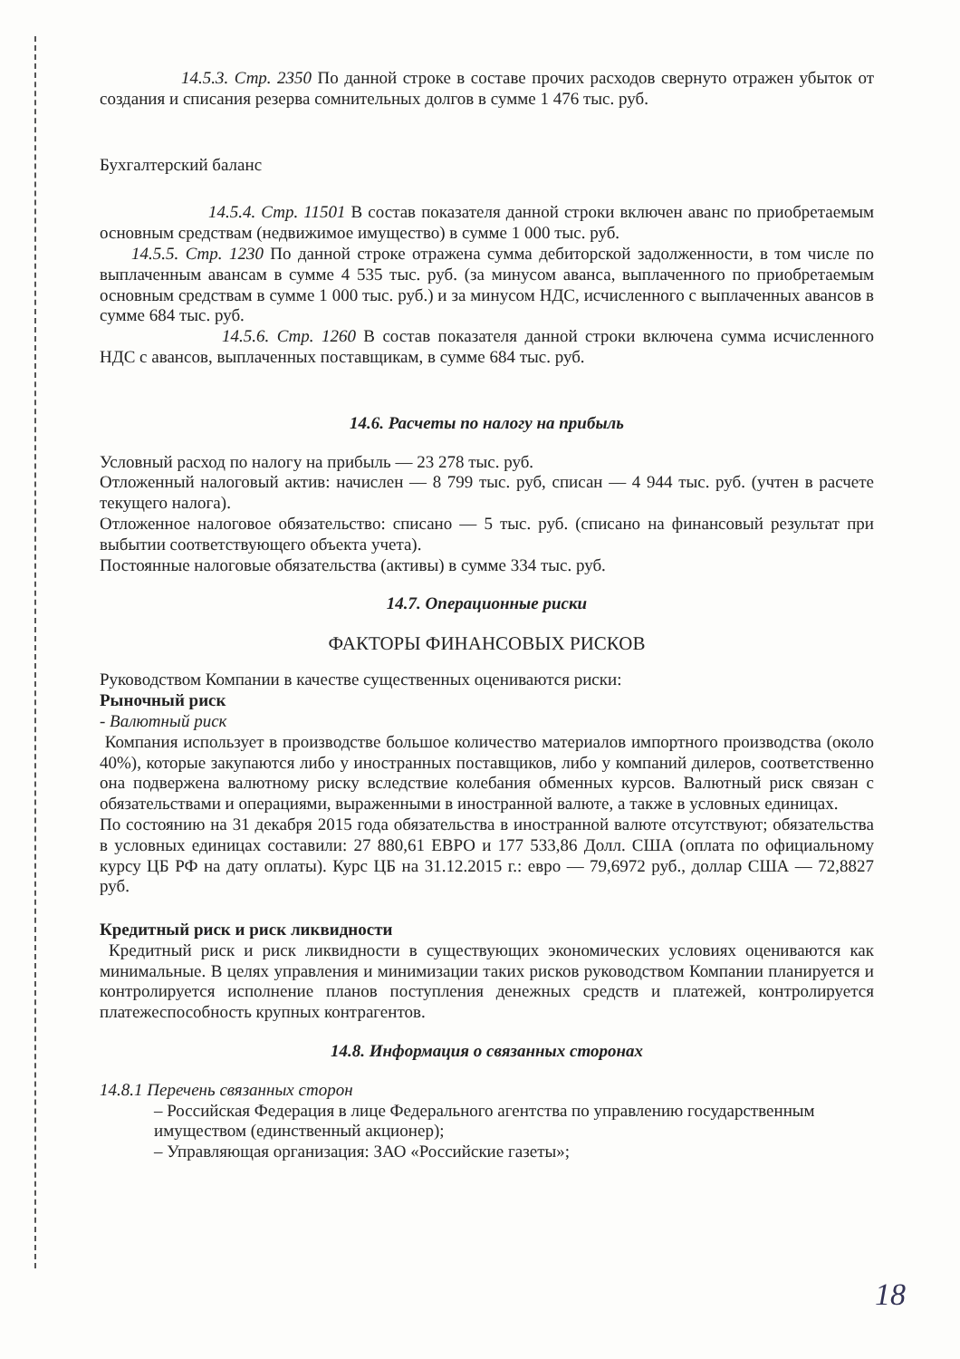14.5.3. Стр. 2350 По данной строке в составе прочих расходов свернуто отражен убыток от создания и списания резерва сомнительных долгов в сумме 1 476 тыс. руб.
Бухгалтерский баланс
14.5.4. Стр. 11501 В состав показателя данной строки включен аванс по приобретаемым основным средствам (недвижимое имущество) в сумме 1 000 тыс. руб.
14.5.5. Стр. 1230 По данной строке отражена сумма дебиторской задолженности, в том числе по выплаченным авансам в сумме 4 535 тыс. руб. (за минусом аванса, выплаченного по приобретаемым основным средствам в сумме 1 000 тыс. руб.) и за минусом НДС, исчисленного с выплаченных авансов в сумме 684 тыс. руб.
14.5.6. Стр. 1260 В состав показателя данной строки включена сумма исчисленного НДС с авансов, выплаченных поставщикам, в сумме 684 тыс. руб.
14.6. Расчеты по налогу на прибыль
Условный расход по налогу на прибыль — 23 278 тыс. руб.
Отложенный налоговый актив: начислен — 8 799 тыс. руб, списан — 4 944 тыс. руб. (учтен в расчете текущего налога).
Отложенное налоговое обязательство: списано — 5 тыс. руб. (списано на финансовый результат при выбытии соответствующего объекта учета).
Постоянные налоговые обязательства (активы) в сумме 334 тыс. руб.
14.7. Операционные риски
ФАКТОРЫ ФИНАНСОВЫХ РИСКОВ
Руководством Компании в качестве существенных оцениваются риски:
Рыночный риск
- Валютный риск
Компания использует в производстве большое количество материалов импортного производства (около 40%), которые закупаются либо у иностранных поставщиков, либо у компаний дилеров, соответственно она подвержена валютному риску вследствие колебания обменных курсов. Валютный риск связан с обязательствами и операциями, выраженными в иностранной валюте, а также в условных единицах.
По состоянию на 31 декабря 2015 года обязательства в иностранной валюте отсутствуют; обязательства в условных единицах составили: 27 880,61 ЕВРО и 177 533,86 Долл. США (оплата по официальному курсу ЦБ РФ на дату оплаты). Курс ЦБ на 31.12.2015 г.: евро — 79,6972 руб., доллар США — 72,8827 руб.
Кредитный риск и риск ликвидности
Кредитный риск и риск ликвидности в существующих экономических условиях оцениваются как минимальные. В целях управления и минимизации таких рисков руководством Компании планируется и контролируется исполнение планов поступления денежных средств и платежей, контролируется платежеспособность крупных контрагентов.
14.8. Информация о связанных сторонах
14.8.1 Перечень связанных сторон
– Российская Федерация в лице Федерального агентства по управлению государственным имуществом (единственный акционер);
– Управляющая организация: ЗАО «Российские газеты»;
18